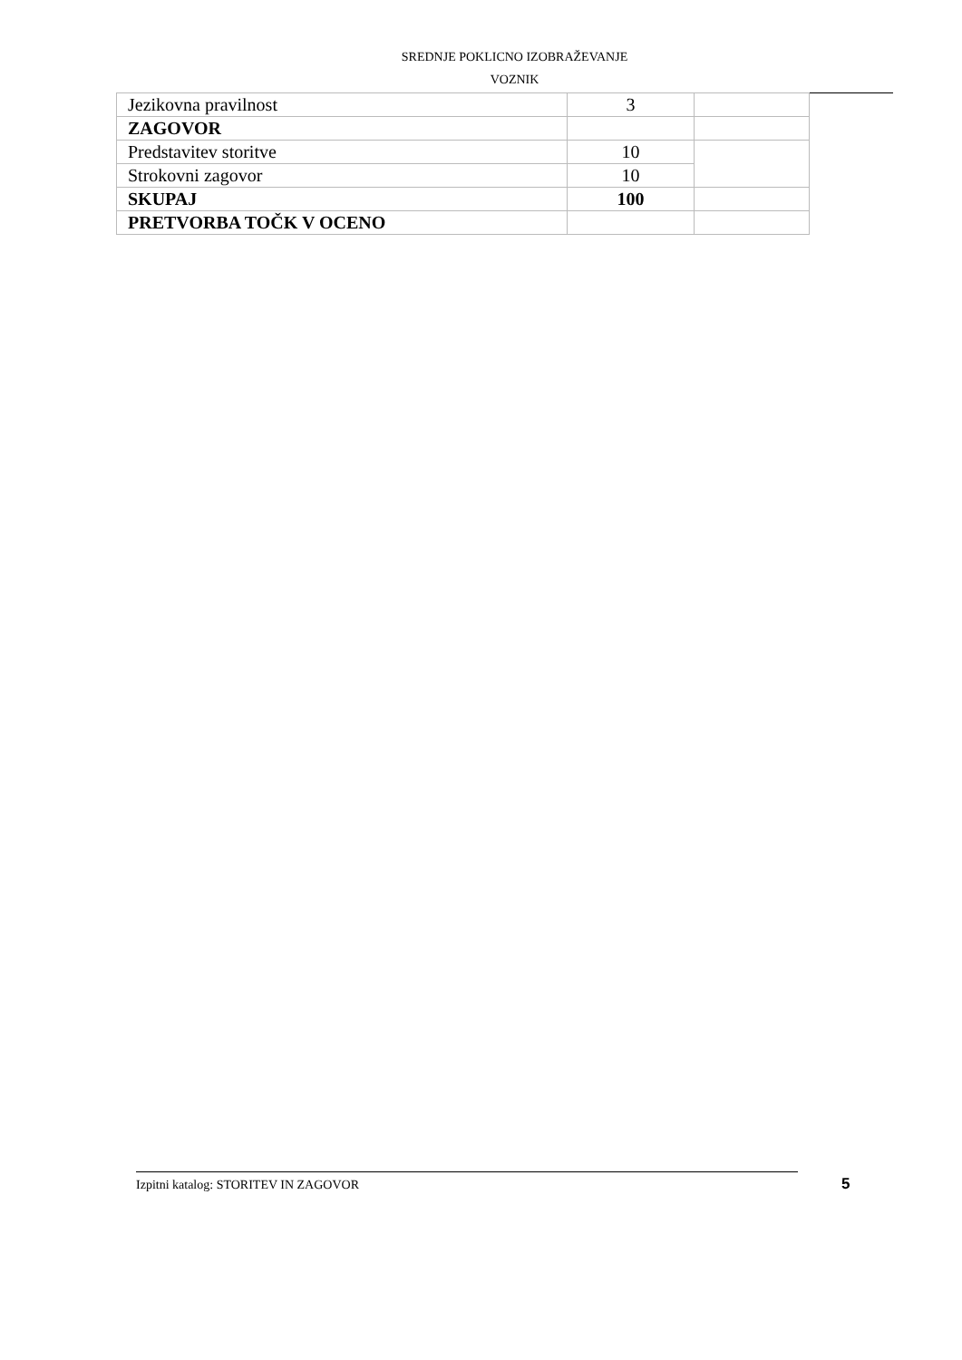SREDNJE POKLICNO IZOBRAŽEVANJE
VOZNIK
| Jezikovna pravilnost | 3 | |
| ZAGOVOR | | |
| Predstavitev storitve | 10 | |
| Strokovni zagovor | 10 | |
| SKUPAJ | 100 | |
| PRETVORBA TOČK V OCENO | | |
Izpitni katalog: STORITEV IN ZAGOVOR 5